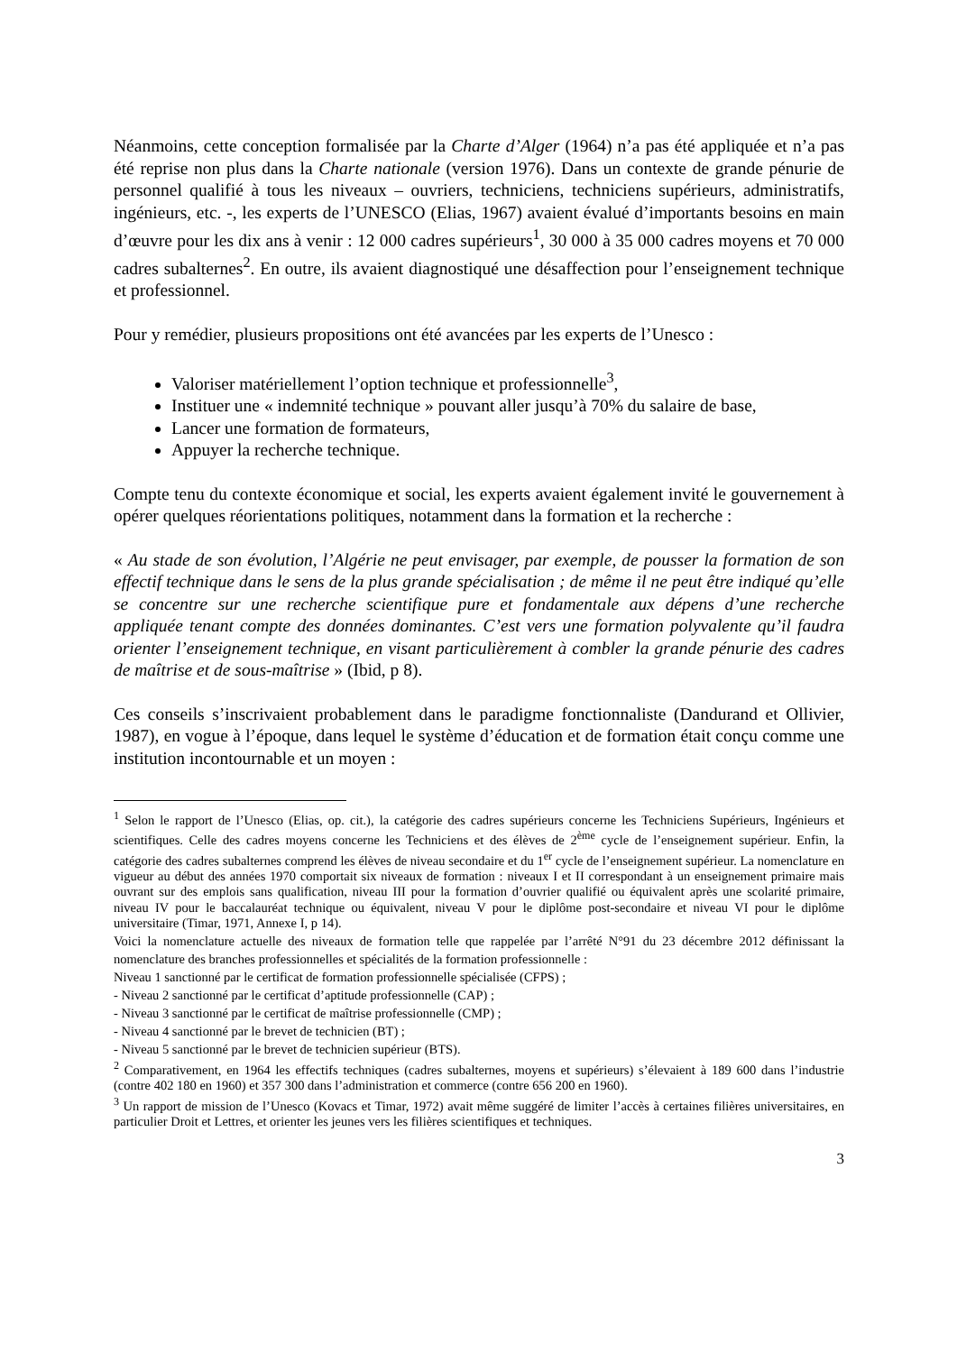Néanmoins, cette conception formalisée par la Charte d’Alger (1964) n’a pas été appliquée et n’a pas été reprise non plus dans la Charte nationale (version 1976). Dans un contexte de grande pénurie de personnel qualifié à tous les niveaux – ouvriers, techniciens, techniciens supérieurs, administratifs, ingénieurs, etc. -, les experts de l’UNESCO (Elias, 1967) avaient évalué d’importants besoins en main d’œuvre pour les dix ans à venir : 12 000 cadres supérieurs<sup>1</sup>, 30 000 à 35 000 cadres moyens et 70 000 cadres subalternes<sup>2</sup>. En outre, ils avaient diagnostiqué une désaffection pour l’enseignement technique et professionnel.
Pour y remédier, plusieurs propositions ont été avancées par les experts de l’Unesco :
Valoriser matériellement l’option technique et professionnelle<sup>3</sup>,
Instituer une « indemnité technique » pouvant aller jusqu’à 70% du salaire de base,
Lancer une formation de formateurs,
Appuyer la recherche technique.
Compte tenu du contexte économique et social, les experts avaient également invité le gouvernement à opérer quelques réorientations politiques, notamment dans la formation et la recherche :
« Au stade de son évolution, l’Algérie ne peut envisager, par exemple, de pousser la formation de son effectif technique dans le sens de la plus grande spécialisation ; de même il ne peut être indiqué qu’elle se concentre sur une recherche scientifique pure et fondamentale aux dépens d’une recherche appliquée tenant compte des données dominantes. C’est vers une formation polyvalente qu’il faudra orienter l’enseignement technique, en visant particulièrement à combler la grande pénurie des cadres de maîtrise et de sous-maîtrise » (Ibid, p 8).
Ces conseils s’inscrivaient probablement dans le paradigme fonctionnaliste (Dandurand et Ollivier, 1987), en vogue à l’époque, dans lequel le système d’éducation et de formation était conçu comme une institution incontournable et un moyen :
<sup>1</sup> Selon le rapport de l’Unesco (Elias, op. cit.), la catégorie des cadres supérieurs concerne les Techniciens Supérieurs, Ingénieurs et scientifiques. Celle des cadres moyens concerne les Techniciens et des élèves de 2<sup>ème</sup> cycle de l’enseignement supérieur. Enfin, la catégorie des cadres subalternes comprend les élèves de niveau secondaire et du 1<sup>er</sup> cycle de l’enseignement supérieur. La nomenclature en vigueur au début des années 1970 comportait six niveaux de formation : niveaux I et II correspondant à un enseignement primaire mais ouvrant sur des emplois sans qualification, niveau III pour la formation d’ouvrier qualifié ou équivalent après une scolarité primaire, niveau IV pour le baccalauréat technique ou équivalent, niveau V pour le diplôme post-secondaire et niveau VI pour le diplôme universitaire (Timar, 1971, Annexe I, p 14).
Voici la nomenclature actuelle des niveaux de formation telle que rappelée par l’arrêté N°91 du 23 décembre 2012 définissant la nomenclature des branches professionnelles et spécialités de la formation professionnelle :
Niveau 1 sanctionné par le certificat de formation professionnelle spécialisée (CFPS) ;
- Niveau 2 sanctionné par le certificat d’aptitude professionnelle (CAP) ;
- Niveau 3 sanctionné par le certificat de maîtrise professionnelle (CMP) ;
- Niveau 4 sanctionné par le brevet de technicien (BT) ;
- Niveau 5 sanctionné par le brevet de technicien supérieur (BTS).
<sup>2</sup> Comparativement, en 1964 les effectifs techniques (cadres subalternes, moyens et supérieurs) s’élevaient à 189 600 dans l’industrie (contre 402 180 en 1960) et 357 300 dans l’administration et commerce (contre 656 200 en 1960).
<sup>3</sup> Un rapport de mission de l’Unesco (Kovacs et Timar, 1972) avait même suggéré de limiter l’accès à certaines filières universitaires, en particulier Droit et Lettres, et orienter les jeunes vers les filières scientifiques et techniques.
3